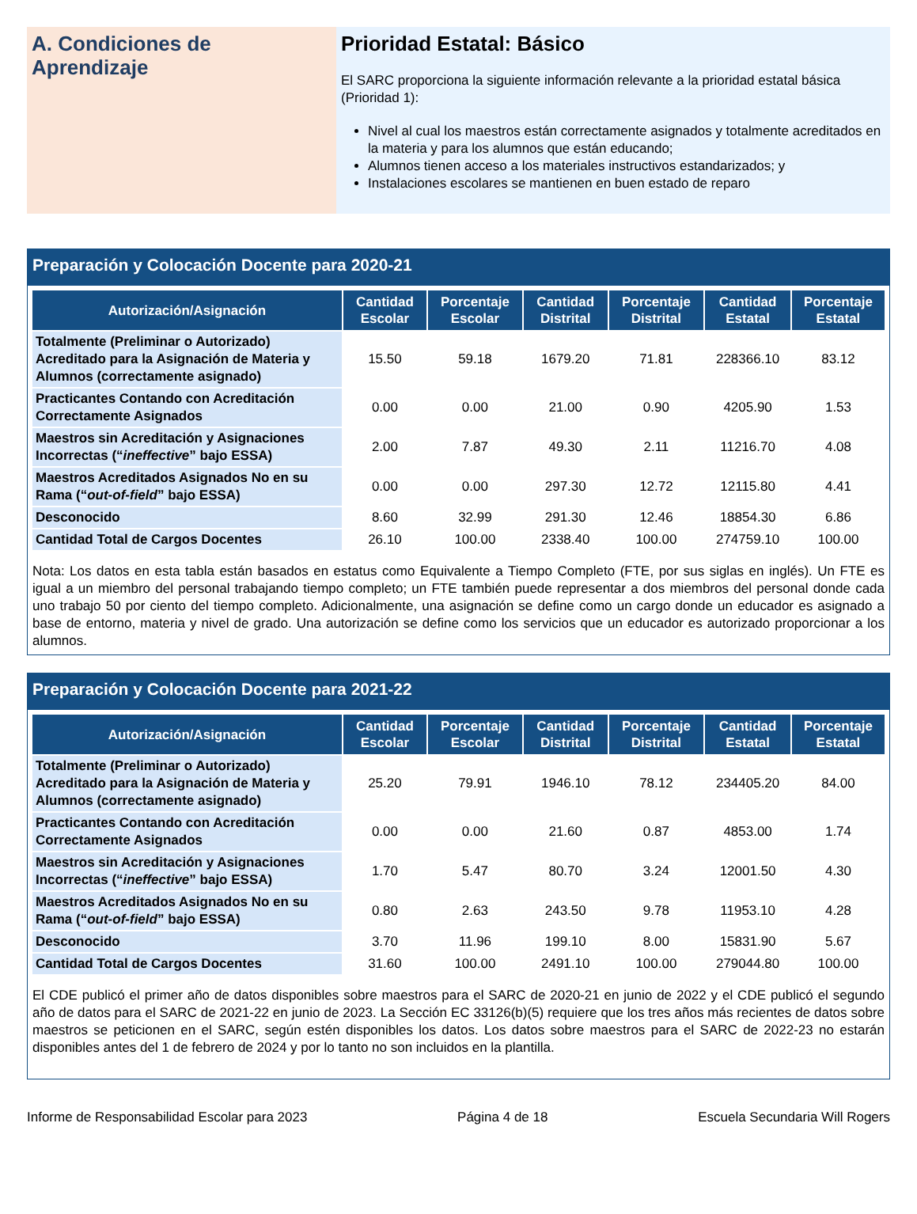A. Condiciones de Aprendizaje
Prioridad Estatal: Básico
El SARC proporciona la siguiente información relevante a la prioridad estatal básica (Prioridad 1):
Nivel al cual los maestros están correctamente asignados y totalmente acreditados en la materia y para los alumnos que están educando;
Alumnos tienen acceso a los materiales instructivos estandarizados; y
Instalaciones escolares se mantienen en buen estado de reparo
Preparación y Colocación Docente para 2020-21
| Autorización/Asignación | Cantidad Escolar | Porcentaje Escolar | Cantidad Distrital | Porcentaje Distrital | Cantidad Estatal | Porcentaje Estatal |
| --- | --- | --- | --- | --- | --- | --- |
| Totalmente (Preliminar o Autorizado) Acreditado para la Asignación de Materia y Alumnos (correctamente asignado) | 15.50 | 59.18 | 1679.20 | 71.81 | 228366.10 | 83.12 |
| Practicantes Contando con Acreditación Correctamente Asignados | 0.00 | 0.00 | 21.00 | 0.90 | 4205.90 | 1.53 |
| Maestros sin Acreditación y Asignaciones Incorrectas (“ ineffective ” bajo ESSA) | 2.00 | 7.87 | 49.30 | 2.11 | 11216.70 | 4.08 |
| Maestros Acreditados Asignados No en su Rama (“ out-of-field ” bajo ESSA) | 0.00 | 0.00 | 297.30 | 12.72 | 12115.80 | 4.41 |
| Desconocido | 8.60 | 32.99 | 291.30 | 12.46 | 18854.30 | 6.86 |
| Cantidad Total de Cargos Docentes | 26.10 | 100.00 | 2338.40 | 100.00 | 274759.10 | 100.00 |
Nota: Los datos en esta tabla están basados en estatus como Equivalente a Tiempo Completo (FTE, por sus siglas en inglés). Un FTE es igual a un miembro del personal trabajando tiempo completo; un FTE también puede representar a dos miembros del personal donde cada uno trabajo 50 por ciento del tiempo completo. Adicionalmente, una asignación se define como un cargo donde un educador es asignado a base de entorno, materia y nivel de grado. Una autorización se define como los servicios que un educador es autorizado proporcionar a los alumnos.
Preparación y Colocación Docente para 2021-22
| Autorización/Asignación | Cantidad Escolar | Porcentaje Escolar | Cantidad Distrital | Porcentaje Distrital | Cantidad Estatal | Porcentaje Estatal |
| --- | --- | --- | --- | --- | --- | --- |
| Totalmente (Preliminar o Autorizado) Acreditado para la Asignación de Materia y Alumnos (correctamente asignado) | 25.20 | 79.91 | 1946.10 | 78.12 | 234405.20 | 84.00 |
| Practicantes Contando con Acreditación Correctamente Asignados | 0.00 | 0.00 | 21.60 | 0.87 | 4853.00 | 1.74 |
| Maestros sin Acreditación y Asignaciones Incorrectas (“ ineffective ” bajo ESSA) | 1.70 | 5.47 | 80.70 | 3.24 | 12001.50 | 4.30 |
| Maestros Acreditados Asignados No en su Rama (“ out-of-field ” bajo ESSA) | 0.80 | 2.63 | 243.50 | 9.78 | 11953.10 | 4.28 |
| Desconocido | 3.70 | 11.96 | 199.10 | 8.00 | 15831.90 | 5.67 |
| Cantidad Total de Cargos Docentes | 31.60 | 100.00 | 2491.10 | 100.00 | 279044.80 | 100.00 |
El CDE publicó el primer año de datos disponibles sobre maestros para el SARC de 2020-21 en junio de 2022 y el CDE publicó el segundo año de datos para el SARC de 2021-22 en junio de 2023. La Sección EC 33126(b)(5) requiere que los tres años más recientes de datos sobre maestros se peticionen en el SARC, según estén disponibles los datos. Los datos sobre maestros para el SARC de 2022-23 no estarán disponibles antes del 1 de febrero de 2024 y por lo tanto no son incluidos en la plantilla.
Informe de Responsabilidad Escolar para 2023 Página 4 de 18 Escuela Secundaria Will Rogers